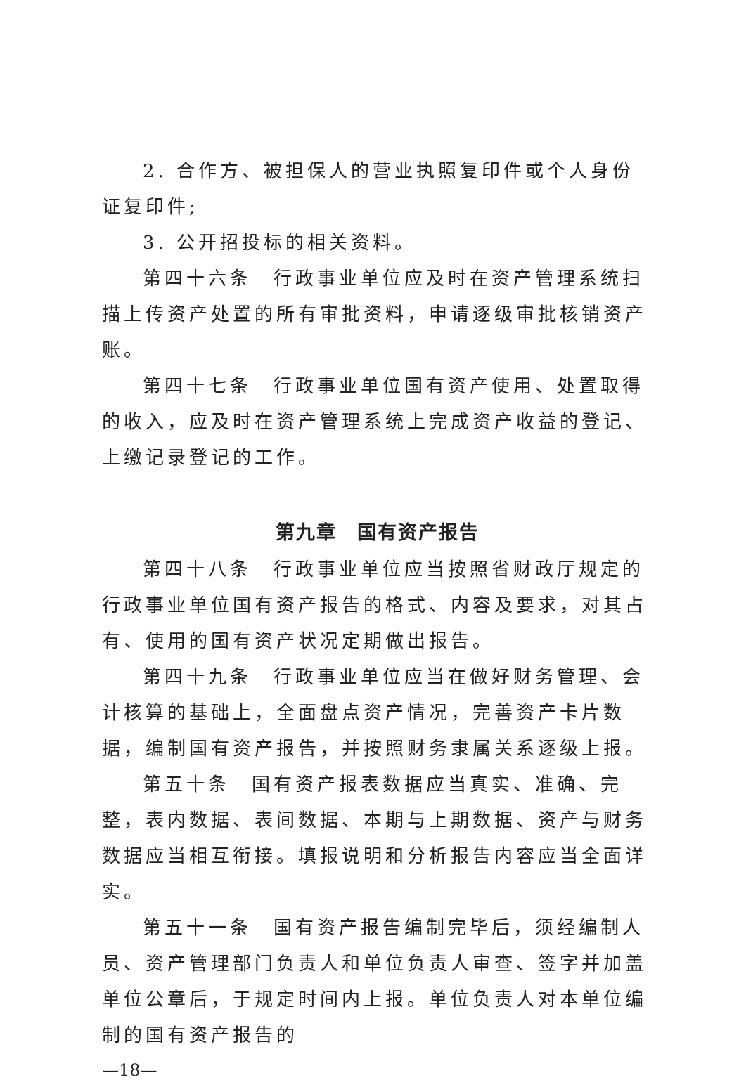2. 合作方、被担保人的营业执照复印件或个人身份证复印件;
3. 公开招投标的相关资料。
第四十六条　行政事业单位应及时在资产管理系统扫描上传资产处置的所有审批资料，申请逐级审批核销资产账。
第四十七条　行政事业单位国有资产使用、处置取得的收入，应及时在资产管理系统上完成资产收益的登记、上缴记录登记的工作。
第九章　国有资产报告
第四十八条　行政事业单位应当按照省财政厅规定的行政事业单位国有资产报告的格式、内容及要求，对其占有、使用的国有资产状况定期做出报告。
第四十九条　行政事业单位应当在做好财务管理、会计核算的基础上，全面盘点资产情况，完善资产卡片数据，编制国有资产报告，并按照财务隶属关系逐级上报。
第五十条　国有资产报表数据应当真实、准确、完整，表内数据、表间数据、本期与上期数据、资产与财务数据应当相互衔接。填报说明和分析报告内容应当全面详实。
第五十一条　国有资产报告编制完毕后，须经编制人员、资产管理部门负责人和单位负责人审查、签字并加盖单位公章后，于规定时间内上报。单位负责人对本单位编制的国有资产报告的
—18—